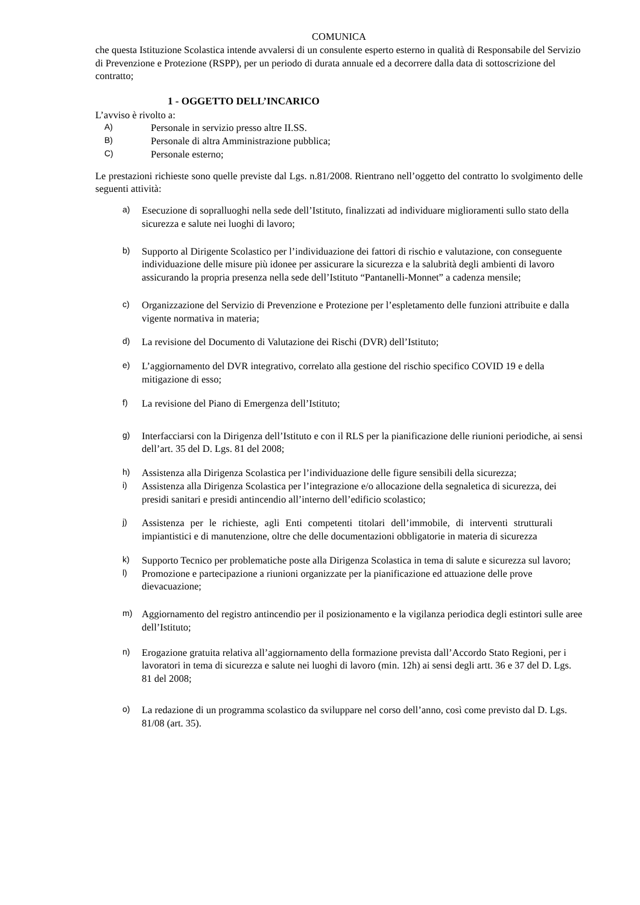COMUNICA
che questa Istituzione Scolastica intende avvalersi di un consulente esperto esterno in qualità di Responsabile del Servizio di Prevenzione e Protezione (RSPP), per un periodo di durata annuale ed a decorrere dalla data di sottoscrizione del contratto;
1 - OGGETTO DELL’INCARICO
L’avviso è rivolto a:
A) Personale in servizio presso altre II.SS.
B) Personale di altra Amministrazione pubblica;
C) Personale esterno;
Le prestazioni richieste sono quelle previste dal Lgs. n.81/2008. Rientrano nell’oggetto del contratto lo svolgimento delle seguenti attività:
a) Esecuzione di sopralluoghi nella sede dell’Istituto, finalizzati ad individuare miglioramenti sullo stato della sicurezza e salute nei luoghi di lavoro;
b) Supporto al Dirigente Scolastico per l’individuazione dei fattori di rischio e valutazione, con conseguente individuazione delle misure più idonee per assicurare la sicurezza e la salubrità degli ambienti di lavoro assicurando la propria presenza nella sede dell’Istituto “Pantanelli-Monnet” a cadenza mensile;
c) Organizzazione del Servizio di Prevenzione e Protezione per l’espletamento delle funzioni attribuite e dalla vigente normativa in materia;
d) La revisione del Documento di Valutazione dei Rischi (DVR) dell’Istituto;
e) L’aggiornamento del DVR integrativo, correlato alla gestione del rischio specifico COVID 19 e della mitigazione di esso;
f) La revisione del Piano di Emergenza dell’Istituto;
g) Interfacciarsi con la Dirigenza dell’Istituto e con il RLS per la pianificazione delle riunioni periodiche, ai sensi dell’art. 35 del D. Lgs. 81 del 2008;
h) Assistenza alla Dirigenza Scolastica per l’individuazione delle figure sensibili della sicurezza;
i) Assistenza alla Dirigenza Scolastica per l’integrazione e/o allocazione della segnaletica di sicurezza, dei presidi sanitari e presidi antincendio all’interno dell’edificio scolastico;
j) Assistenza per le richieste, agli Enti competenti titolari dell’immobile, di interventi strutturali impiantistici e di manutenzione, oltre che delle documentazioni obbligatorie in materia di sicurezza
k) Supporto Tecnico per problematiche poste alla Dirigenza Scolastica in tema di salute e sicurezza sul lavoro;
l) Promozione e partecipazione a riunioni organizzate per la pianificazione ed attuazione delle prove dievacuazione;
m) Aggiornamento del registro antincendio per il posizionamento e la vigilanza periodica degli estintori sulle aree dell’Istituto;
n) Erogazione gratuita relativa all’aggiornamento della formazione prevista dall’Accordo Stato Regioni, per i lavoratori in tema di sicurezza e salute nei luoghi di lavoro (min. 12h) ai sensi degli artt. 36 e 37 del D. Lgs. 81 del 2008;
o) La redazione di un programma scolastico da sviluppare nel corso dell’anno, così come previsto dal D. Lgs. 81/08 (art. 35).